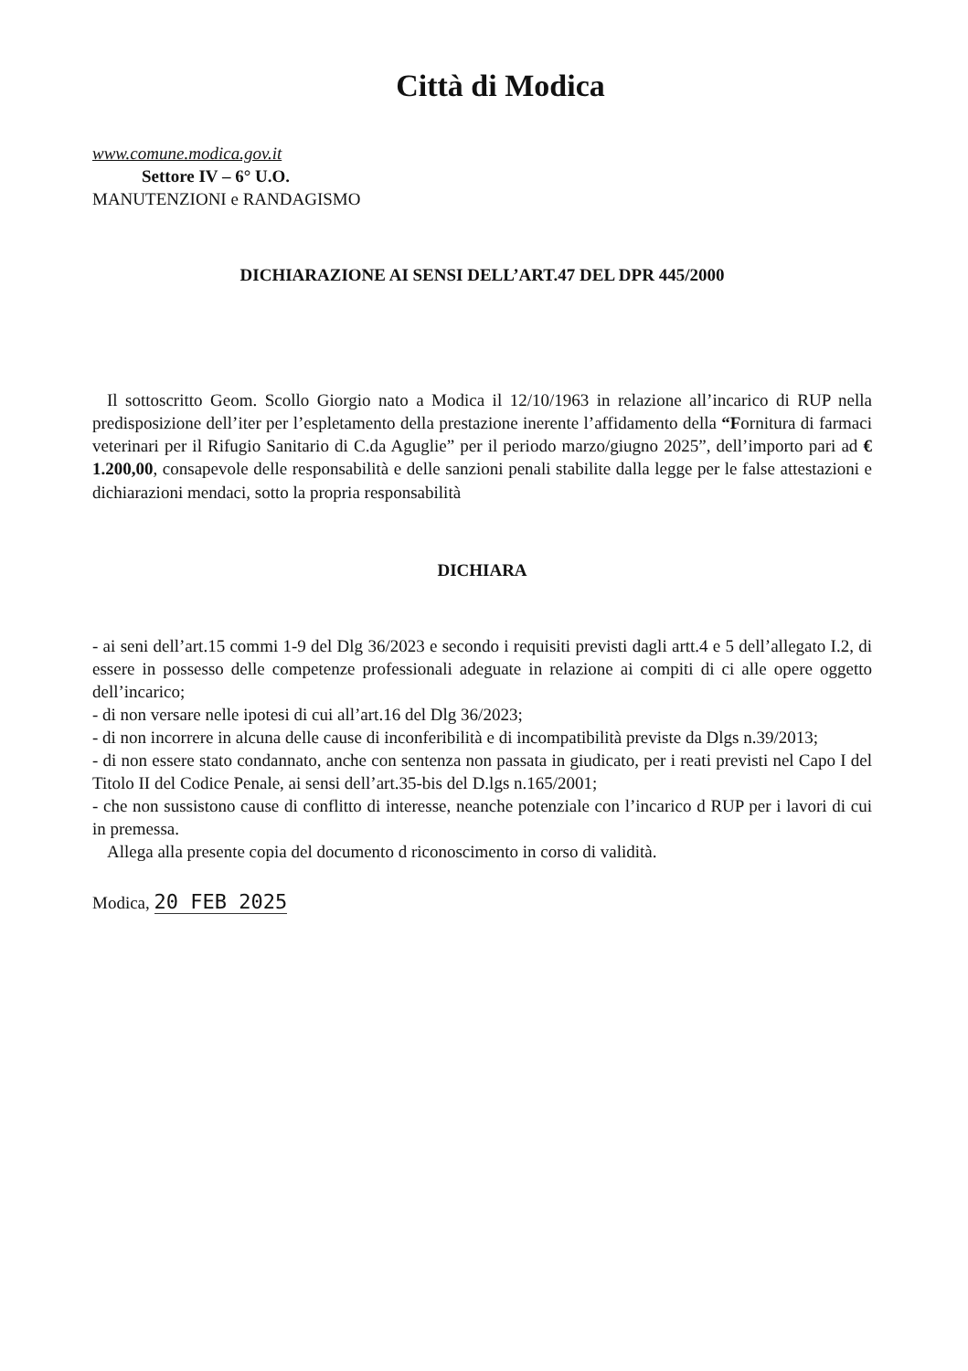Città di Modica
www.comune.modica.gov.it
Settore IV – 6° U.O.
MANUTENZIONI e RANDAGISMO
DICHIARAZIONE AI SENSI DELL’ART.47 DEL DPR 445/2000
Il sottoscritto Geom. Scollo Giorgio nato a Modica il 12/10/1963 in relazione all’incarico di RUP nella predisposizione dell’iter per l’espletamento della prestazione inerente l’affidamento della “Fornitura di farmaci veterinari per il Rifugio Sanitario di C.da Aguglie” per il periodo marzo/giugno 2025”, dell’importo pari ad € 1.200,00, consapevole delle responsabilità e delle sanzioni penali stabilite dalla legge per le false attestazioni e dichiarazioni mendaci, sotto la propria responsabilità
DICHIARA
- ai seni dell’art.15 commi 1-9 del Dlg 36/2023 e secondo i requisiti previsti dagli artt.4 e 5 dell’allegato I.2, di essere in possesso delle competenze professionali adeguate in relazione ai compiti di ci alle opere oggetto dell’incarico;
- di non versare nelle ipotesi di cui all’art.16 del Dlg 36/2023;
- di non incorrere in alcuna delle cause di inconferibilità e di incompatibilità previste da Dlgs n.39/2013;
- di non essere stato condannato, anche con sentenza non passata in giudicato, per i reati previsti nel Capo I del Titolo II del Codice Penale, ai sensi dell’art.35-bis del D.lgs n.165/2001;
- che non sussistono cause di conflitto di interesse, neanche potenziale con l’incarico d RUP per i lavori di cui in premessa.
Allega alla presente copia del documento d riconoscimento in corso di validità.
Modica, 20 FEB 2025